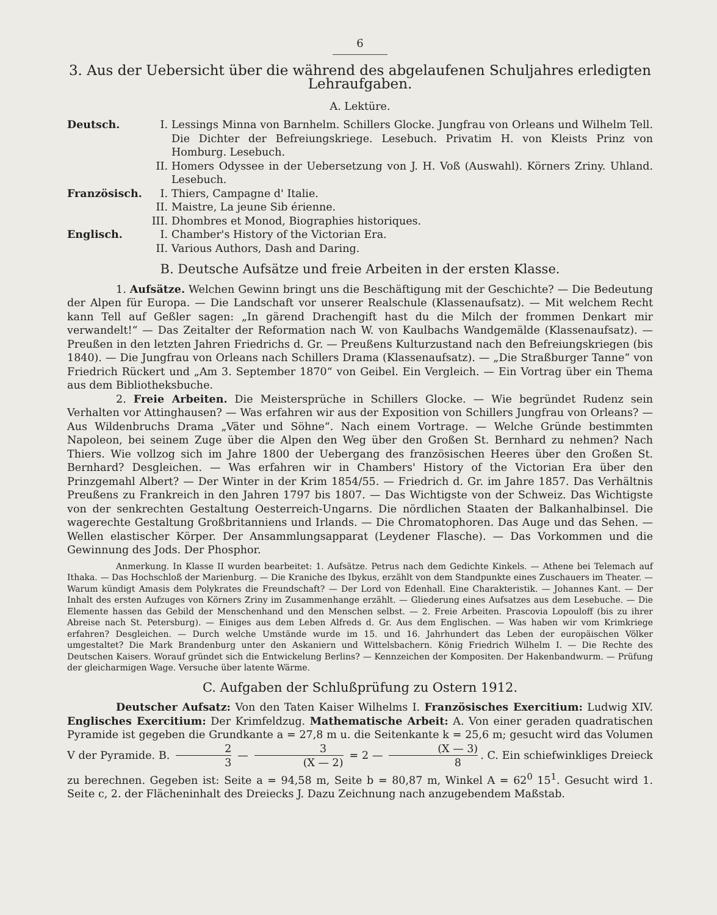6
3. Aus der Uebersicht über die während des abgelaufenen Schuljahres erledigten Lehraufgaben.
A. Lektüre.
Deutsch. I. Lessings Minna von Barnhelm. Schillers Glocke. Jungfrau von Orleans und Wilhelm Tell. Die Dichter der Befreiungskriege. Lesebuch. Privatim H. von Kleists Prinz von Homburg. Lesebuch.
II. Homers Odyssee in der Uebersetzung von J. H. Voß (Auswahl). Körners Zriny. Uhland. Lesebuch.
Französisch.
I. Thiers, Campagne d' Italie.
II. Maistre, La jeune Sib érienne.
III.
Dhombres et Monod, Biographies historiques.
Englisch. I. Chamber's History of the Victorian Era.
II. Various Authors, Dash and Daring.
B. Deutsche Aufsätze und freie Arbeiten in der ersten Klasse.
1. Aufsätze. Welchen Gewinn bringt uns die Beschäftigung mit der Geschichte? — Die Bedeutung der Alpen für Europa. — Die Landschaft vor unserer Realschule (Klassenaufsatz). — Mit welchem Recht kann Tell auf Geßler sagen: „In gärend Drachengift hast du die Milch der frommen Denkart mir verwandelt!“ — Das Zeitalter der Reformation nach W. von Kaulbachs Wandgemälde (Klassenaufsatz). — Preußen in den letzten Jahren Friedrichs d. Gr. — Preußens Kulturzustand nach den Befreiungskriegen (bis 1840). — Die Jungfrau von Orleans nach Schillers Drama (Klassenaufsatz). — „Die Straßburger Tanne“ von Friedrich Rückert und „Am 3. September 1870“ von Geibel. Ein Vergleich. — Ein Vortrag über ein Thema aus dem Bibliotheksbuche.
2. Freie Arbeiten. Die Meistersprüche in Schillers Glocke. — Wie begründet Rudenz sein Verhalten vor Attinghausen? — Was erfahren wir aus der Exposition von Schillers Jungfrau von Orleans? — Aus Wildenbruchs Drama „Väter und Söhne“. Nach einem Vortrage. — Welche Gründe bestimmten Napoleon, bei seinem Zuge über die Alpen den Weg über den Großen St. Bernhard zu nehmen? Nach Thiers. Wie vollzog sich im Jahre 1800 der Uebergang des französischen Heeres über den Großen St. Bernhard? Desgleichen. — Was erfahren wir in Chambers' History of the Victorian Era über den Prinzgemahl Albert? — Der Winter in der Krim 1854/55. — Friedrich d. Gr. im Jahre 1857. Das Verhältnis Preußens zu Frankreich in den Jahren 1797 bis 1807. — Das Wichtigste von der Schweiz. Das Wichtigste von der senkrechten Gestaltung Oesterreich-Ungarns. Die nördlichen Staaten der Balkanhalbinsel. Die wagerechte Gestaltung Großbritanniens und Irlands. — Die Chromatophoren. Das Auge und das Sehen. — Wellen elastischer Körper. Der Ansammlungsapparat (Leydener Flasche). — Das Vorkommen und die Gewinnung des Jods. Der Phosphor.
Anmerkung. In Klasse II wurden bearbeitet: 1. Aufsätze. Petrus nach dem Gedichte Kinkels. — Athene bei Telemach auf Ithaka. — Das Hochschloß der Marienburg. — Die Kraniche des Ibykus, erzählt von dem Standpunkte eines Zuschauers im Theater. — Warum kündigt Amasis dem Polykrates die Freundschaft? — Der Lord von Edenhall. Eine Charakteristik. — Johannes Kant. — Der Inhalt des ersten Aufzuges von Körners Zriny im Zusammenhange erzählt. — Gliederung eines Aufsatzes aus dem Lesebuche. — Die Elemente hassen das Gebild der Menschenhand und den Menschen selbst. — 2. Freie Arbeiten. Prascovia Lopouloff (bis zu ihrer Abreise nach St. Petersburg). — Einiges aus dem Leben Alfreds d. Gr. Aus dem Englischen. — Was haben wir vom Krimkriege erfahren? Desgleichen. — Durch welche Umstände wurde im 15. und 16. Jahrhundert das Leben der europäischen Völker umgestaltet? Die Mark Brandenburg unter den Askaniern und Wittelsbachern. König Friedrich Wilhelm I. — Die Rechte des Deutschen Kaisers. Worauf gründet sich die Entwickelung Berlins? — Kennzeichen der Kompositen. Der Hakenbandwurm. — Prüfung der gleicharmigen Wage. Versuche über latente Wärme.
C. Aufgaben der Schlußprüfung zu Ostern 1912.
Deutscher Aufsatz: Von den Taten Kaiser Wilhelms I. Französisches Exercitium: Ludwig XIV. Englisches Exercitium: Der Krimfeldzug. Mathematische Arbeit: A. Von einer geraden quadratischen Pyramide ist gegeben die Grundkante a = 27,8 m u. die Seitenkante k = 25,6 m; gesucht wird das Volumen V der Pyramide. B. 2 3 — 3 (X — 2) = 2 — (X — 3) 8. C. Ein schiefwinkliges Dreieck zu berechnen. Gegeben ist: Seite a = 94,58 m, Seite b = 80,87 m, Winkel A = 62<sup>0</sup> 15<sup>1</sup>. Gesucht wird 1. Seite c, 2. der Flächeninhalt des Dreiecks J. Dazu Zeichnung nach anzugebendem Maßstab.